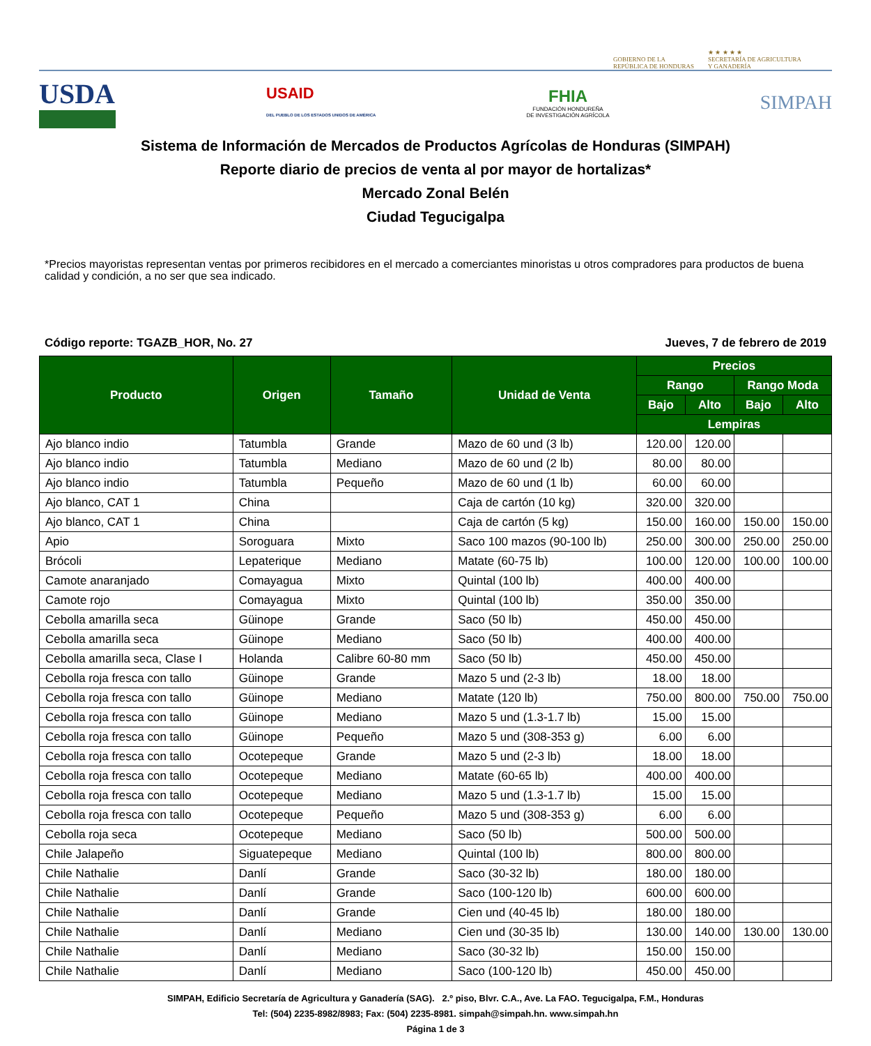GOBIERNO DE LA
REPÚBLICA DE HONDURAS
★ ★ ★ ★ ★
SECRETARÍA DE AGRICULTURA
Y GANADERÍA
USDA
USAID
DEL PUEBLO DE LOS ESTADOS UNIDOS DE AMÉRICA
FHIA
FUNDACIÓN HONDUREÑA
DE INVESTIGACIÓN AGRÍCOLA
SIMPAH
Sistema de Información de Mercados de Productos Agrícolas de Honduras (SIMPAH)
Reporte diario de precios de venta al por mayor de hortalizas*
Mercado Zonal Belén
Ciudad Tegucigalpa
*Precios mayoristas representan ventas por primeros recibidores en el mercado a comerciantes minoristas u otros compradores para productos de buena calidad y condición, a no ser que sea indicado.
Código reporte: TGAZB_HOR, No. 27 Jueves, 7 de febrero de 2019
| Producto | Origen | Tamaño | Unidad de Venta | Precios | | | |
| --- | --- | --- | --- | --- | --- | --- | --- |
| | | | | Rango | | Rango Moda | |
| | | | | Bajo | Alto | Bajo | Alto |
| | | | | Lempiras | | | |
| Ajo blanco indio | Tatumbla | Grande | Mazo de 60 und (3 lb) | 120.00 | 120.00 | | |
| Ajo blanco indio | Tatumbla | Mediano | Mazo de 60 und (2 lb) | 80.00 | 80.00 | | |
| Ajo blanco indio | Tatumbla | Pequeño | Mazo de 60 und (1 lb) | 60.00 | 60.00 | | |
| Ajo blanco, CAT 1 | China | | Caja de cartón (10 kg) | 320.00 | 320.00 | | |
| Ajo blanco, CAT 1 | China | | Caja de cartón (5 kg) | 150.00 | 160.00 | 150.00 | 150.00 |
| Apio | Soroguara | Mixto | Saco 100 mazos (90-100 lb) | 250.00 | 300.00 | 250.00 | 250.00 |
| Brócoli | Lepaterique | Mediano | Matate (60-75 lb) | 100.00 | 120.00 | 100.00 | 100.00 |
| Camote anaranjado | Comayagua | Mixto | Quintal (100 lb) | 400.00 | 400.00 | | |
| Camote rojo | Comayagua | Mixto | Quintal (100 lb) | 350.00 | 350.00 | | |
| Cebolla amarilla seca | Güinope | Grande | Saco (50 lb) | 450.00 | 450.00 | | |
| Cebolla amarilla seca | Güinope | Mediano | Saco (50 lb) | 400.00 | 400.00 | | |
| Cebolla amarilla seca, Clase I | Holanda | Calibre 60-80 mm | Saco (50 lb) | 450.00 | 450.00 | | |
| Cebolla roja fresca con tallo | Güinope | Grande | Mazo 5 und (2-3 lb) | 18.00 | 18.00 | | |
| Cebolla roja fresca con tallo | Güinope | Mediano | Matate (120 lb) | 750.00 | 800.00 | 750.00 | 750.00 |
| Cebolla roja fresca con tallo | Güinope | Mediano | Mazo 5 und (1.3-1.7 lb) | 15.00 | 15.00 | | |
| Cebolla roja fresca con tallo | Güinope | Pequeño | Mazo 5 und (308-353 g) | 6.00 | 6.00 | | |
| Cebolla roja fresca con tallo | Ocotepeque | Grande | Mazo 5 und (2-3 lb) | 18.00 | 18.00 | | |
| Cebolla roja fresca con tallo | Ocotepeque | Mediano | Matate (60-65 lb) | 400.00 | 400.00 | | |
| Cebolla roja fresca con tallo | Ocotepeque | Mediano | Mazo 5 und (1.3-1.7 lb) | 15.00 | 15.00 | | |
| Cebolla roja fresca con tallo | Ocotepeque | Pequeño | Mazo 5 und (308-353 g) | 6.00 | 6.00 | | |
| Cebolla roja seca | Ocotepeque | Mediano | Saco (50 lb) | 500.00 | 500.00 | | |
| Chile Jalapeño | Siguatepeque | Mediano | Quintal (100 lb) | 800.00 | 800.00 | | |
| Chile Nathalie | Danlí | Grande | Saco (30-32 lb) | 180.00 | 180.00 | | |
| Chile Nathalie | Danlí | Grande | Saco (100-120 lb) | 600.00 | 600.00 | | |
| Chile Nathalie | Danlí | Grande | Cien und (40-45 lb) | 180.00 | 180.00 | | |
| Chile Nathalie | Danlí | Mediano | Cien und (30-35 lb) | 130.00 | 140.00 | 130.00 | 130.00 |
| Chile Nathalie | Danlí | Mediano | Saco (30-32 lb) | 150.00 | 150.00 | | |
| Chile Nathalie | Danlí | Mediano | Saco (100-120 lb) | 450.00 | 450.00 | | |
SIMPAH, Edificio Secretaría de Agricultura y Ganadería (SAG). 2.º piso, Blvr. C.A., Ave. La FAO. Tegucigalpa, F.M., Honduras
Tel: (504) 2235-8982/8983; Fax: (504) 2235-8981. simpah@simpah.hn. www.simpah.hn
Página 1 de 3